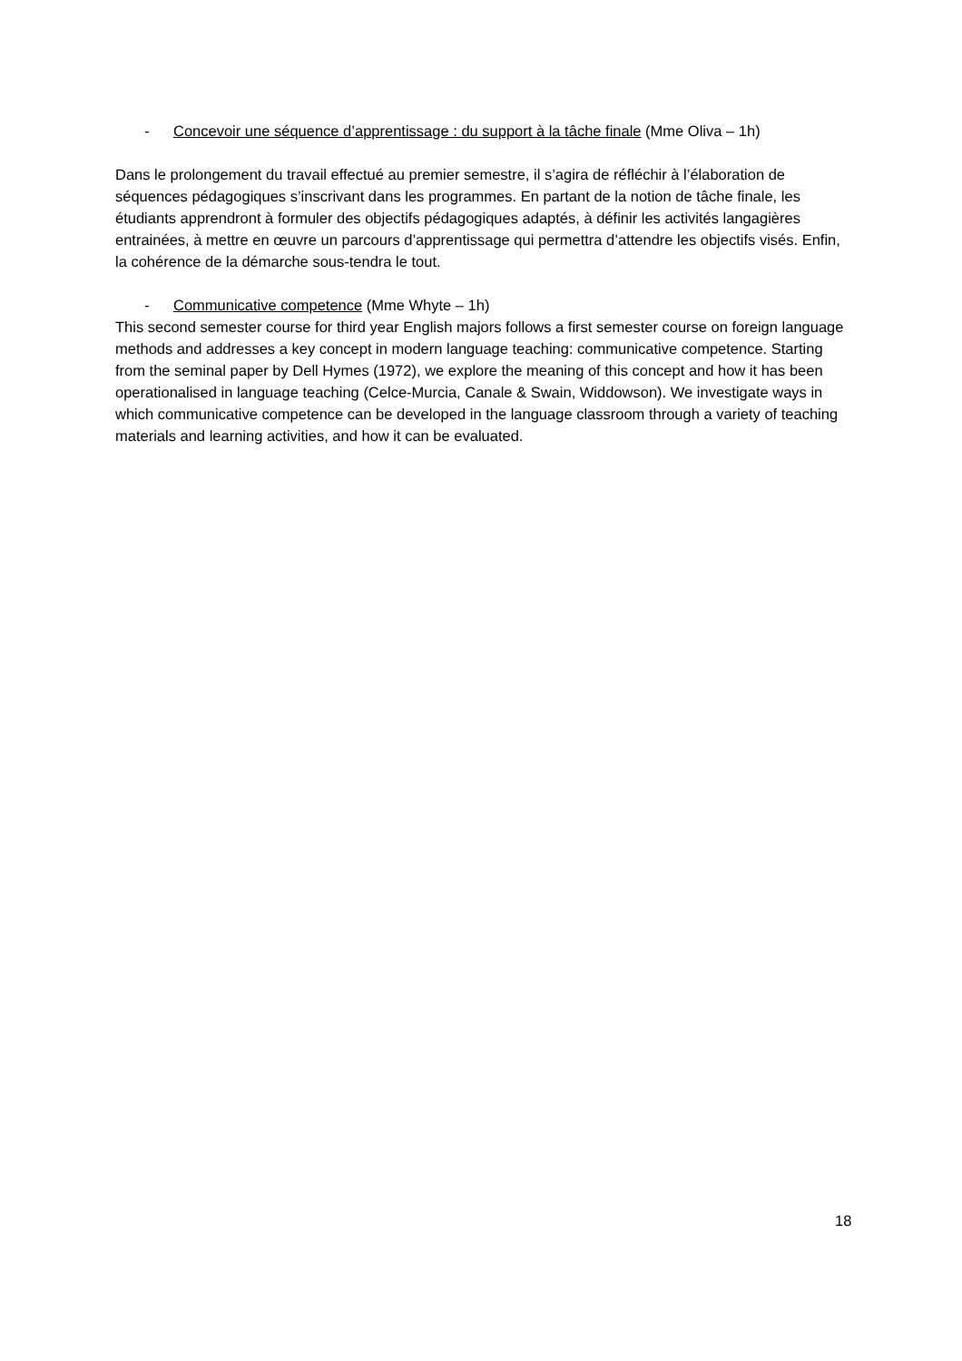- Concevoir une séquence d’apprentissage : du support à la tâche finale (Mme Oliva – 1h)
Dans le prolongement du travail effectué au premier semestre, il s’agira de réfléchir à l’élaboration de séquences pédagogiques s’inscrivant dans les programmes. En partant de la notion de tâche finale, les étudiants apprendront à formuler des objectifs pédagogiques adaptés, à définir les activités langagières entrainées, à mettre en œuvre un parcours d’apprentissage qui permettra d’attendre les objectifs visés. Enfin, la cohérence de la démarche sous-tendra le tout.
- Communicative competence (Mme Whyte – 1h)
This second semester course for third year English majors follows a first semester course on foreign language methods and addresses a key concept in modern language teaching: communicative competence. Starting from the seminal paper by Dell Hymes (1972), we explore the meaning of this concept and how it has been operationalised in language teaching (Celce-Murcia, Canale & Swain, Widdowson). We investigate ways in which communicative competence can be developed in the language classroom through a variety of teaching materials and learning activities, and how it can be evaluated.
18